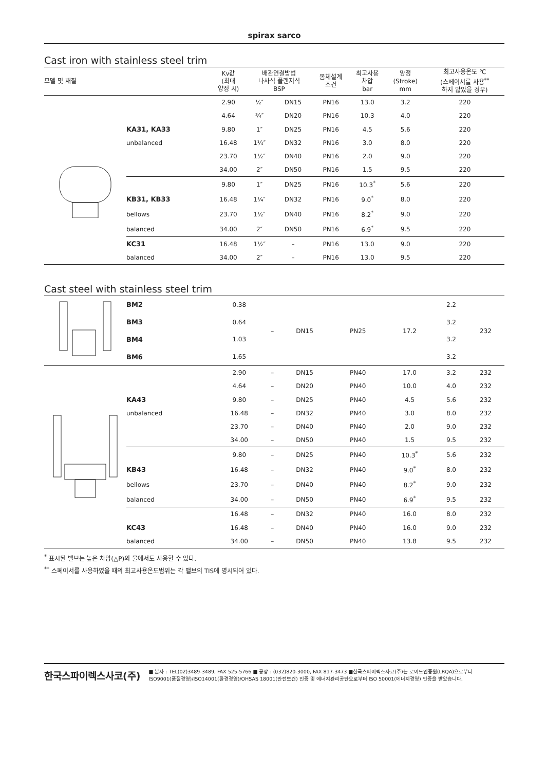spirax sarco
Cast iron with stainless steel trim
| 모델 및 재질 | | Kv값 (최대 양정 시) | 배관연결방법 나사식 플랜지식 BSP | | 몸체설계 조건 | 최고사용 차압 bar | 양정 (Stroke) mm | 최고사용온도 ℃ (스페이서를 사용<sup>**</sup> 하지 않았을 경우) |
| --- | --- | --- | --- | --- | --- | --- | --- | --- |
| | | 2.90 | ½″ | DN15 | PN16 | 13.0 | 3.2 | 220 |
| | | 4.64 | ¾″ | DN20 | PN16 | 10.3 | 4.0 | 220 |
| | KA31, KA33 | 9.80 | 1″ | DN25 | PN16 | 4.5 | 5.6 | 220 |
| | unbalanced | 16.48 | 1¼″ | DN32 | PN16 | 3.0 | 8.0 | 220 |
| | | 23.70 | 1½″ | DN40 | PN16 | 2.0 | 9.0 | 220 |
| | | 34.00 | 2″ | DN50 | PN16 | 1.5 | 9.5 | 220 |
| | | 9.80 | 1″ | DN25 | PN16 | 10.3<sup>*</sup> | 5.6 | 220 |
| | KB31, KB33 | 16.48 | 1¼″ | DN32 | PN16 | 9.0<sup>*</sup> | 8.0 | 220 |
| | bellows | 23.70 | 1½″ | DN40 | PN16 | 8.2<sup>*</sup> | 9.0 | 220 |
| | balanced | 34.00 | 2″ | DN50 | PN16 | 6.9<sup>*</sup> | 9.5 | 220 |
| | KC31 | 16.48 | 1½″ | – | PN16 | 13.0 | 9.0 | 220 |
| | balanced | 34.00 | 2″ | – | PN16 | 13.0 | 9.5 | 220 |
Cast steel with stainless steel trim
| | BM2 | 0.38 | – | DN15 | PN25 | 17.2 | 2.2 | 232 |
| | BM3 | 0.64 | | | | | 3.2 | |
| | BM4 | 1.03 | | | | | 3.2 | |
| | BM6 | 1.65 | | | | | 3.2 | |
| | | 2.90 | – | DN15 | PN40 | 17.0 | 3.2 | 232 |
| | | 4.64 | – | DN20 | PN40 | 10.0 | 4.0 | 232 |
| | KA43 | 9.80 | – | DN25 | PN40 | 4.5 | 5.6 | 232 |
| | unbalanced | 16.48 | – | DN32 | PN40 | 3.0 | 8.0 | 232 |
| | | 23.70 | – | DN40 | PN40 | 2.0 | 9.0 | 232 |
| | | 34.00 | – | DN50 | PN40 | 1.5 | 9.5 | 232 |
| | | 9.80 | – | DN25 | PN40 | 10.3<sup>*</sup> | 5.6 | 232 |
| | KB43 | 16.48 | – | DN32 | PN40 | 9.0<sup>*</sup> | 8.0 | 232 |
| | bellows | 23.70 | – | DN40 | PN40 | 8.2<sup>*</sup> | 9.0 | 232 |
| | balanced | 34.00 | – | DN50 | PN40 | 6.9<sup>*</sup> | 9.5 | 232 |
| | | 16.48 | – | DN32 | PN40 | 16.0 | 8.0 | 232 |
| | KC43 | 16.48 | – | DN40 | PN40 | 16.0 | 9.0 | 232 |
| | balanced | 34.00 | – | DN50 | PN40 | 13.8 | 9.5 | 232 |
<sup>*</sup> 표시된 밸브는 높은 차압(△P)의 물에서도 사용할 수 있다.
<sup>**</sup> 스페이서를 사용하였을 때의 최고사용온도범위는 각 밸브의 TIS에 명시되어 있다.
한국스파이렉스사코(주)
■ 본사 : TEL(02)3489-3489, FAX 525-5766 ■ 공장 : (032)820-3000, FAX 817-3473 ■한국스파이렉스사코(주)는 로이드인증원(LRQA)으로부터
ISO9001(품질경영)/ISO14001(환경경영)/OHSAS 18001(안전보건) 인증 및 에너지관리공단으로부터 ISO 50001(에너지경영) 인증을 받았습니다.